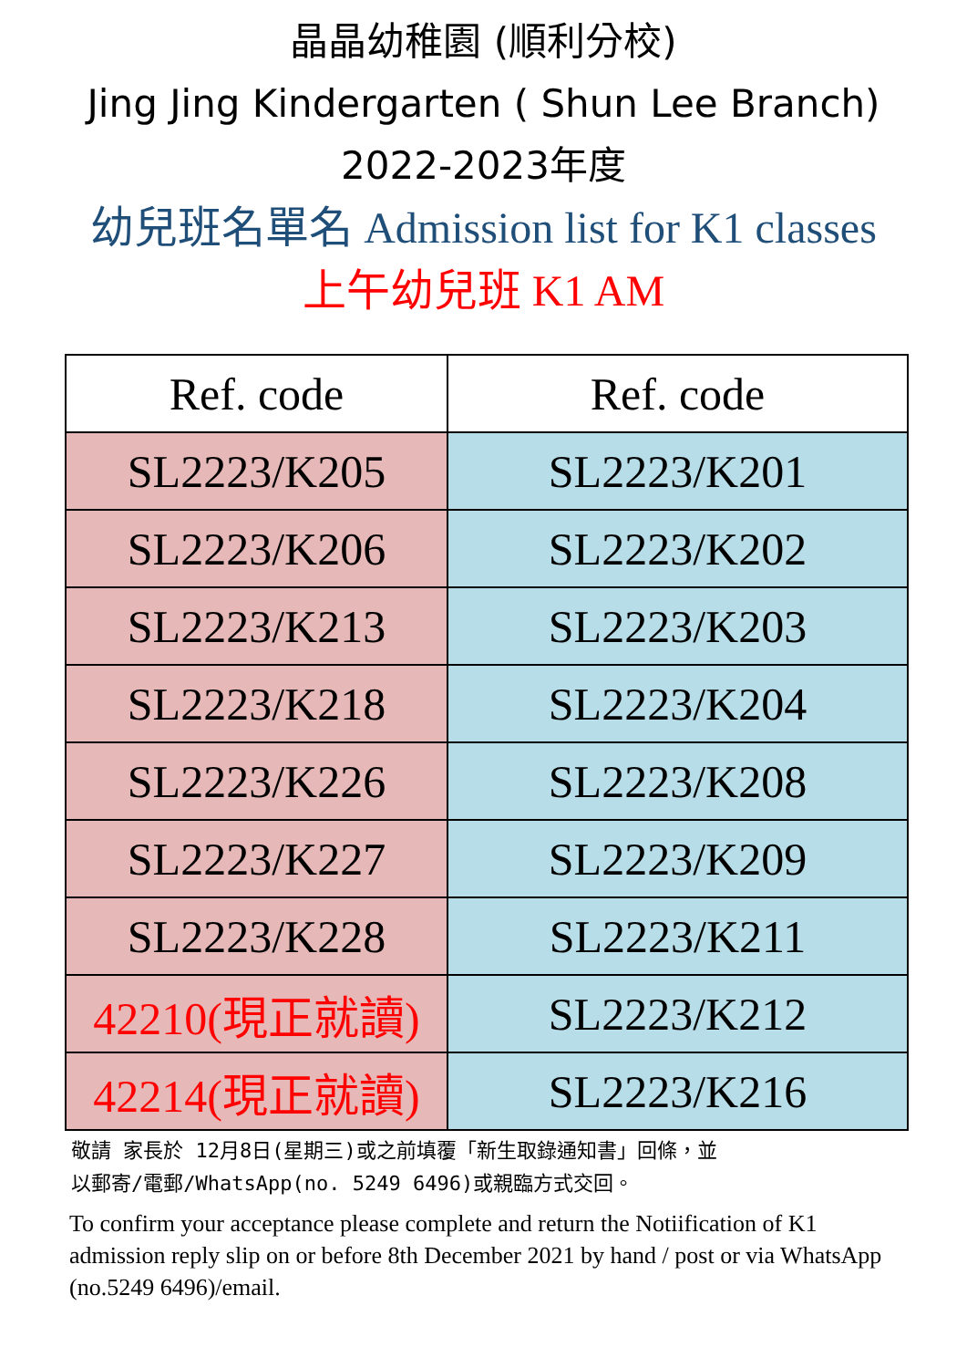晶晶幼稚園 (順利分校)
Jing Jing Kindergarten ( Shun Lee Branch)
2022-2023年度
幼兒班名單名 Admission list for K1 classes
上午幼兒班 K1 AM
| Ref. code | Ref. code |
| --- | --- |
| SL2223/K205 | SL2223/K201 |
| SL2223/K206 | SL2223/K202 |
| SL2223/K213 | SL2223/K203 |
| SL2223/K218 | SL2223/K204 |
| SL2223/K226 | SL2223/K208 |
| SL2223/K227 | SL2223/K209 |
| SL2223/K228 | SL2223/K211 |
| 42210(現正就讀) | SL2223/K212 |
| 42214(現正就讀) | SL2223/K216 |
敬請 家長於 12月8日(星期三)或之前填覆「新生取錄通知書」回條，並
以郵寄/電郵/WhatsApp(no. 5249 6496)或親臨方式交回。
To confirm your acceptance please complete and return the Notiification of K1 admission reply slip on or before 8th December 2021 by hand / post or via WhatsApp (no.5249 6496)/email.